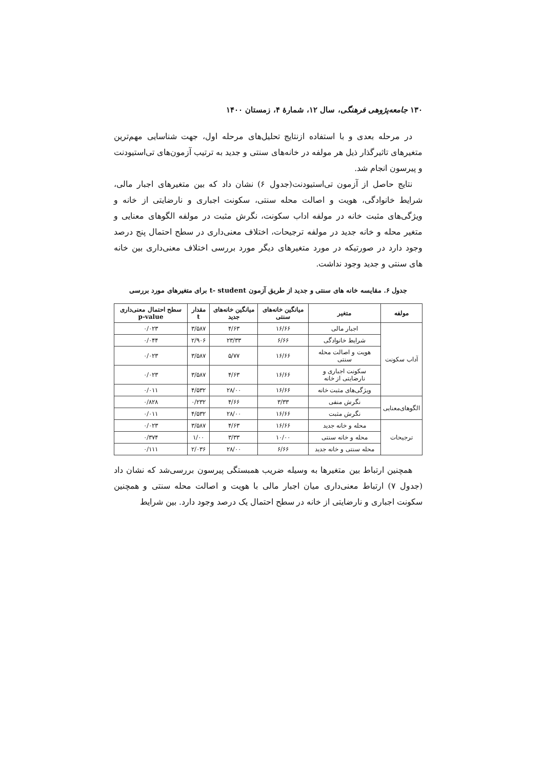۱۳۰ جامعه‌پژوهی فرهنگی، سال ۱۲، شمارهٔ ۴، زمستان ۱۴۰۰
در مرحله بعدی و با استفاده ازنتایج تحلیل‌های مرحله اول، جهت شناسایی مهم‌ترین متغیرهای تاثیرگذار ذیل هر مولفه در خانه‌های سنتی و جدید به ترتیب آزمون‌های تی‌استیودنت و پیرسون انجام شد.
نتایج حاصل از آزمون تی‌استیودنت(جدول ۶) نشان داد که بین متغیرهای اجبار مالی، شرایط خانوادگی، هویت و اصالت محله سنتی، سکونت اجباری و نارضایتی از خانه و ویژگی‌های مثبت خانه در مولفه اداب سکونت، نگرش مثبت در مولفه الگوهای معنایی و متغیر محله و خانه جدید در مولفه ترجیحات، اختلاف معنی‌داری در سطح احتمال پنج درصد وجود دارد در صورتیکه در مورد متغیرهای دیگر مورد بررسی اختلاف معنی‌داری بین خانه های سنتی و جدید وجود نداشت.
جدول ۶. مقایسه خانه های سنتی و جدید از طریق آزمون t- student برای متغیرهای مورد بررسی
| مولفه | متغیر | میانگین خانه‌های سنتی | میانگین خانه‌های جدید | مقدار t | سطح احتمال معنی‌داری p-value |
| --- | --- | --- | --- | --- | --- |
| آداب سکونت | اجبار مالی | ۱۶/۶۶ | ۴/۶۳ | ۳/۵۸۷ | ۰/۰۲۳ |
| | شرایط خانوادگی | ۶/۶۶ | ۲۳/۳۳ | ۲/۹۰۶ | ۰/۰۴۴ |
| | هویت و اصالت محله سنتی | ۱۶/۶۶ | ۵/۷۷ | ۳/۵۸۷ | ۰/۰۲۳ |
| | سکونت اجباری و نارضایتی از خانه | ۱۶/۶۶ | ۴/۶۳ | ۳/۵۸۷ | ۰/۰۲۳ |
| | ویژگی‌های مثبت خانه | ۱۶/۶۶ | ۲۸/۰۰ | ۴/۵۳۲ | ۰/۰۱۱ |
| الگوهای‌معنایی | نگرش منفی | ۳/۳۳ | ۴/۶۶ | ۰/۲۳۲ | ۰/۸۲۸ |
| | نگرش مثبت | ۱۶/۶۶ | ۲۸/۰۰ | ۴/۵۳۲ | ۰/۰۱۱ |
| ترجیحات | محله و خانه جدید | ۱۶/۶۶ | ۴/۶۳ | ۳/۵۸۷ | ۰/۰۲۳ |
| | محله و خانه سنتی | ۱۰/۰۰ | ۳/۳۳ | ۱/۰۰ | ۰/۳۷۴ |
| | محله سنتی و خانه جدید | ۶/۶۶ | ۲۸/۰۰ | ۲/۰۳۶ | ۰/۱۱۱ |
همچنین ارتباط بین متغیرها به وسیله ضریب همبستگی پیرسون بررسی‌شد که نشان داد (جدول ۷) ارتباط معنی‌داری میان اجبار مالی با هویت و اصالت محله سنتی و همچنین سکونت اجباری و نارضایتی از خانه در سطح احتمال یک درصد وجود دارد. بین شرایط